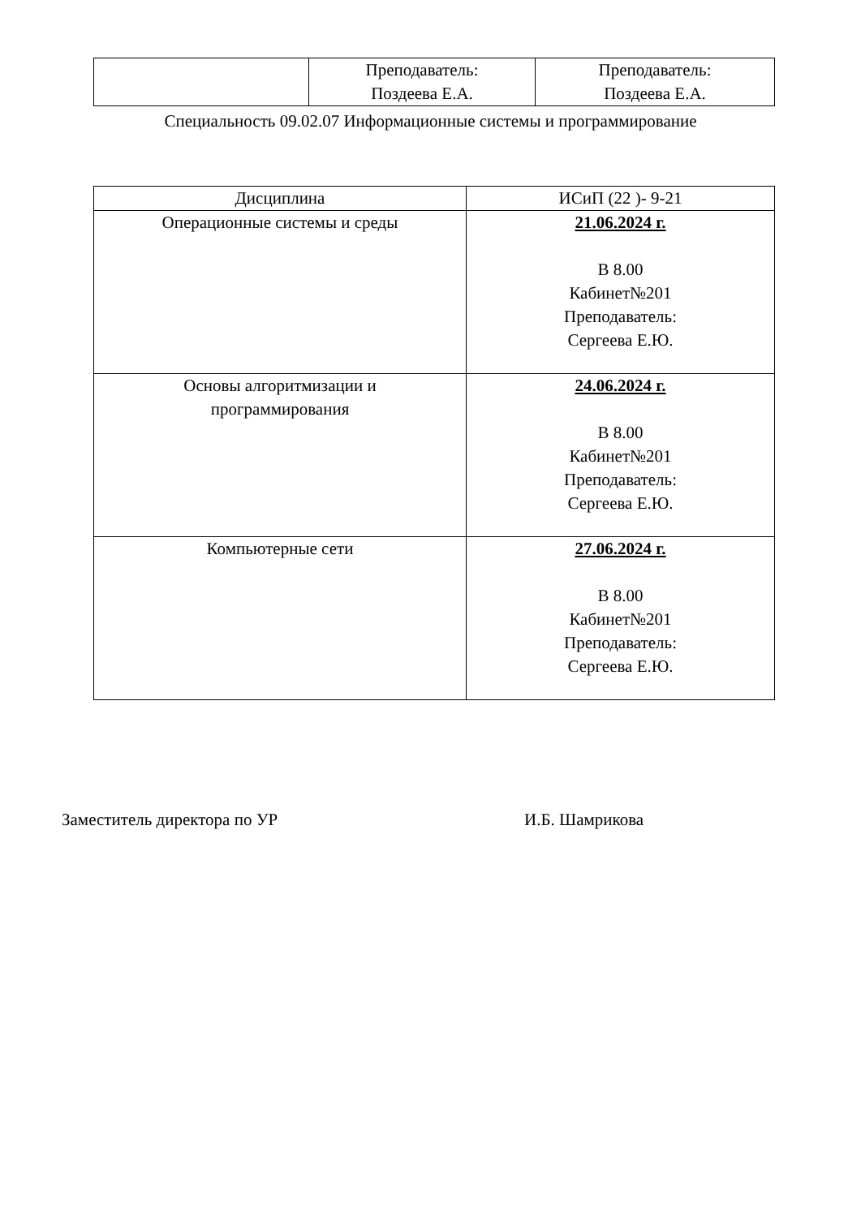| | Преподаватель: Поздеева Е.А. | Преподаватель: Поздеева Е.А. |
Специальность 09.02.07 Информационные системы и программирование
| Дисциплина | ИСиП (22 )- 9-21 |
| Операционные системы и среды | 21.06.2024 г. В 8.00 Кабинет№201 Преподаватель: Сергеева Е.Ю. |
| Основы алгоритмизации и программирования | 24.06.2024 г. В 8.00 Кабинет№201 Преподаватель: Сергеева Е.Ю. |
| Компьютерные сети | 27.06.2024 г. В 8.00 Кабинет№201 Преподаватель: Сергеева Е.Ю. |
Заместитель директора по УР И.Б. Шамрикова